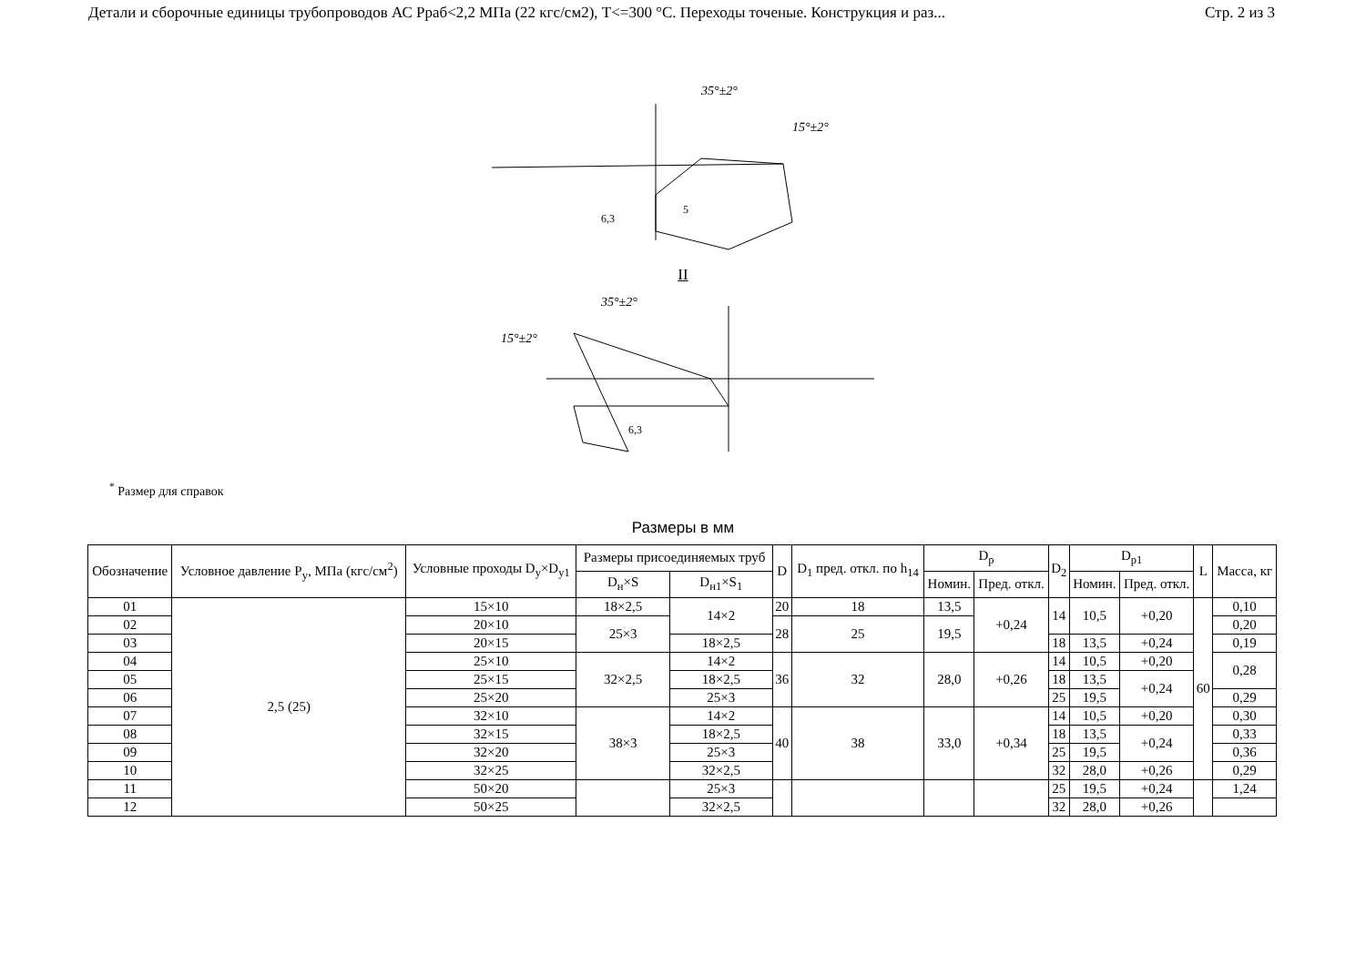Детали и сборочные единицы трубопроводов АС Рраб<2,2 МПа (22 кгс/см2), Т<=300 °С. Переходы точеные. Конструкция и раз... Стр. 2 из 3
35°±2°
15°±2°
5
6,3
II
35°±2°
15°±2°
6,3
<sup>*</sup> Размер для справок
Размеры в мм
| Обозначение | Условное давление P<sub>y</sub>, МПа (кгс/см<sup>2</sup>) | Условные проходы D<sub>y</sub>×D<sub>y1</sub> | Размеры присоединяемых труб | | D | D<sub>1</sub> пред. откл. по h<sub>14</sub> | D<sub>p</sub> | | D<sub>2</sub> | D<sub>p1</sub> | | L | Масса, кг |
| --- | --- | --- | --- | --- | --- | --- | --- | --- | --- | --- | --- | --- | --- |
| | | | D<sub>н</sub>×S | D<sub>н1</sub>×S<sub>1</sub> | | | Номин. | Пред. откл. | | Номин. | Пред. откл. | | |
| 01 | 2,5 (25) | 15×10 | 18×2,5 | 14×2 | 20 | 18 | 13,5 | +0,24 | 14 | 10,5 | +0,20 | 60 | 0,10 |
| 02 | | 20×10 | 25×3 | | 28 | 25 | 19,5 | | | | | | 0,20 |
| 03 | | 20×15 | | 18×2,5 | | | | | 18 | 13,5 | +0,24 | | 0,19 |
| 04 | | 25×10 | 32×2,5 | 14×2 | 36 | 32 | 28,0 | +0,26 | 14 | 10,5 | +0,20 | | 0,28 |
| 05 | | 25×15 | | 18×2,5 | | | | | 18 | 13,5 | +0,24 | | |
| 06 | | 25×20 | | 25×3 | | | | | 25 | 19,5 | | | 0,29 |
| 07 | | 32×10 | 38×3 | 14×2 | 40 | 38 | 33,0 | +0,34 | 14 | 10,5 | +0,20 | | 0,30 |
| 08 | | 32×15 | | 18×2,5 | | | | | 18 | 13,5 | +0,24 | | 0,33 |
| 09 | | 32×20 | | 25×3 | | | | | 25 | 19,5 | | | 0,36 |
| 10 | | 32×25 | | 32×2,5 | | | | | 32 | 28,0 | +0,26 | | 0,29 |
| 11 | | 50×20 | | 25×3 | | | | | 25 | 19,5 | +0,24 | | 1,24 |
| 12 | | 50×25 | | 32×2,5 | | | | | 32 | 28,0 | +0,26 | | |